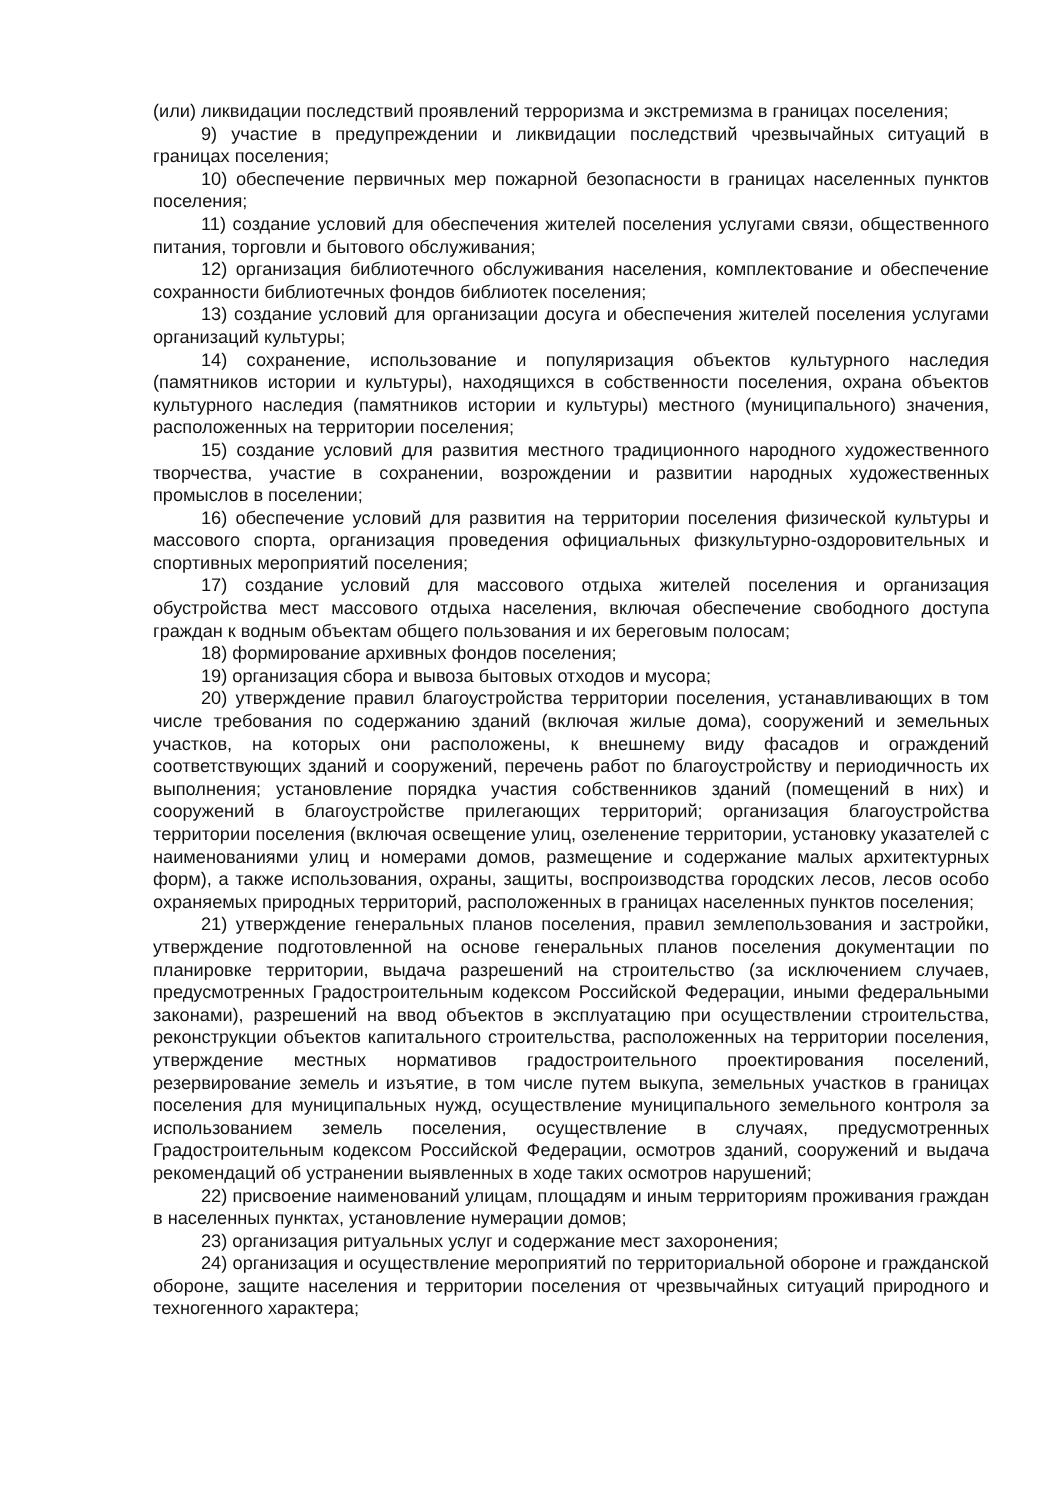(или) ликвидации последствий проявлений терроризма и экстремизма в границах поселения;
9) участие в предупреждении и ликвидации последствий чрезвычайных ситуаций в границах поселения;
10) обеспечение первичных мер пожарной безопасности в границах населенных пунктов поселения;
11) создание условий для обеспечения жителей поселения услугами связи, общественного питания, торговли и бытового обслуживания;
12) организация библиотечного обслуживания населения, комплектование и обеспечение сохранности библиотечных фондов библиотек поселения;
13) создание условий для организации досуга и обеспечения жителей поселения услугами организаций культуры;
14) сохранение, использование и популяризация объектов культурного наследия (памятников истории и культуры), находящихся в собственности поселения, охрана объектов культурного наследия (памятников истории и культуры) местного (муниципального) значения, расположенных на территории поселения;
15) создание условий для развития местного традиционного народного художественного творчества, участие в сохранении, возрождении и развитии народных художественных промыслов в поселении;
16) обеспечение условий для развития на территории поселения физической культуры и массового спорта, организация проведения официальных физкультурно-оздоровительных и спортивных мероприятий поселения;
17) создание условий для массового отдыха жителей поселения и организация обустройства мест массового отдыха населения, включая обеспечение свободного доступа граждан к водным объектам общего пользования и их береговым полосам;
18) формирование архивных фондов поселения;
19) организация сбора и вывоза бытовых отходов и мусора;
20) утверждение правил благоустройства территории поселения, устанавливающих в том числе требования по содержанию зданий (включая жилые дома), сооружений и земельных участков, на которых они расположены, к внешнему виду фасадов и ограждений соответствующих зданий и сооружений, перечень работ по благоустройству и периодичность их выполнения; установление порядка участия собственников зданий (помещений в них) и сооружений в благоустройстве прилегающих территорий; организация благоустройства территории поселения (включая освещение улиц, озеленение территории, установку указателей с наименованиями улиц и номерами домов, размещение и содержание малых архитектурных форм), а также использования, охраны, защиты, воспроизводства городских лесов, лесов особо охраняемых природных территорий, расположенных в границах населенных пунктов поселения;
21) утверждение генеральных планов поселения, правил землепользования и застройки, утверждение подготовленной на основе генеральных планов поселения документации по планировке территории, выдача разрешений на строительство (за исключением случаев, предусмотренных Градостроительным кодексом Российской Федерации, иными федеральными законами), разрешений на ввод объектов в эксплуатацию при осуществлении строительства, реконструкции объектов капитального строительства, расположенных на территории поселения, утверждение местных нормативов градостроительного проектирования поселений, резервирование земель и изъятие, в том числе путем выкупа, земельных участков в границах поселения для муниципальных нужд, осуществление муниципального земельного контроля за использованием земель поселения, осуществление в случаях, предусмотренных Градостроительным кодексом Российской Федерации, осмотров зданий, сооружений и выдача рекомендаций об устранении выявленных в ходе таких осмотров нарушений;
22) присвоение наименований улицам, площадям и иным территориям проживания граждан в населенных пунктах, установление нумерации домов;
23) организация ритуальных услуг и содержание мест захоронения;
24) организация и осуществление мероприятий по территориальной обороне и гражданской обороне, защите населения и территории поселения от чрезвычайных ситуаций природного и техногенного характера;